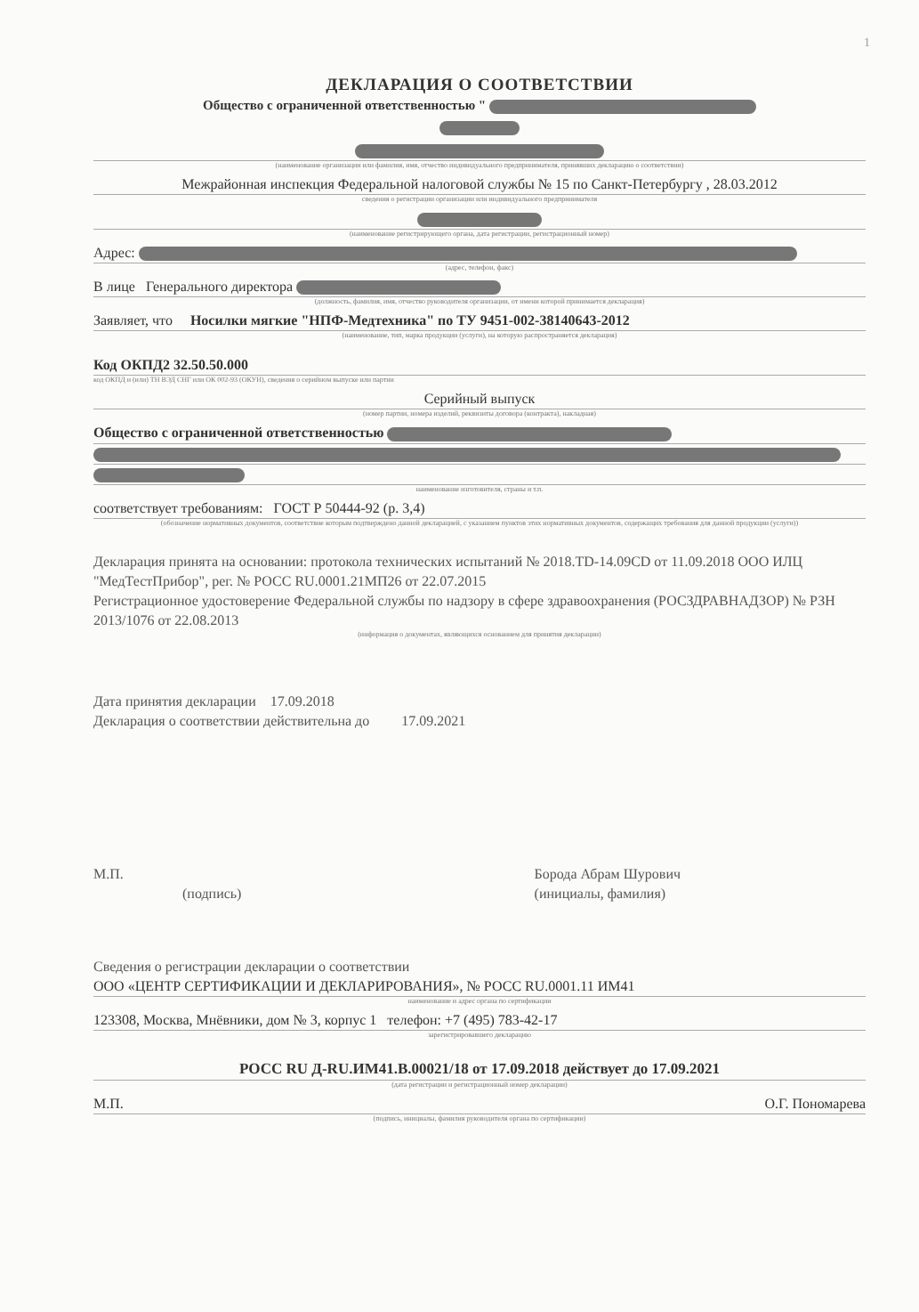1
ДЕКЛАРАЦИЯ О СООТВЕТСТВИИ
Общество с ограниченной ответственностью "
(наименование организации или фамилия, имя, отчество индивидуального предпринимателя, принявших декларацию о соответствии)
Межрайонная инспекция Федеральной налоговой службы № 15 по Санкт-Петербургу , 28.03.2012
сведения о регистрации организации или индивидуального предпринимателя
(наименование регистрирующего органа, дата регистрации, регистрационный номер)
Адрес:
(адрес, телефон, факс)
В лице Генерального директора
(должность, фамилия, имя, отчество руководителя организации, от имени которой принимается декларация)
Заявляет, что Носилки мягкие "НПФ-Медтехника" по ТУ 9451-002-38140643-2012
(наименование, тип, марка продукции (услуги), на которую распространяется декларация)
Код ОКПД2 32.50.50.000
код ОКПД и (или) ТН ВЭД СНГ или ОК 002-93 (ОКУН), сведения о серийном выпуске или партии
Серийный выпуск
(номер партии, номера изделий, реквизиты договора (контракта), накладная)
Общество с ограниченной ответственностью
наименование изготовителя, страны и т.п.
соответствует требованиям: ГОСТ Р 50444-92 (р. 3,4)
(обозначение нормативных документов, соответствие которым подтверждено данной декларацией, с указанием пунктов этих нормативных документов, содержащих требования для данной продукции (услуги))
Декларация принята на основании: протокола технических испытаний № 2018.TD-14.09CD от 11.09.2018 ООО ИЛЦ "МедТестПрибор", рег. № РОСС RU.0001.21МП26 от 22.07.2015
Регистрационное удостоверение Федеральной службы по надзору в сфере здравоохранения (РОСЗДРАВНАДЗОР) № РЗН 2013/1076 от 22.08.2013
(информация о документах, являющихся основанием для принятия декларации)
Дата принятия декларации 17.09.2018
Декларация о соответствии действительна до 17.09.2021
М.П.
(подпись)
Борода Абрам Шурович
(инициалы, фамилия)
Сведения о регистрации декларации о соответствии
ООО «ЦЕНТР СЕРТИФИКАЦИИ И ДЕКЛАРИРОВАНИЯ», № РОСС RU.0001.11 ИМ41
наименование и адрес органа по сертификации
123308, Москва, Мнёвники, дом № 3, корпус 1 телефон: +7 (495) 783-42-17
зарегистрировавшего декларацию
РОСС RU Д-RU.ИМ41.В.00021/18 от 17.09.2018 действует до 17.09.2021
(дата регистрации и регистрационный номер декларации)
М.П. О.Г. Пономарева
(подпись, инициалы, фамилия руководителя органа по сертификации)